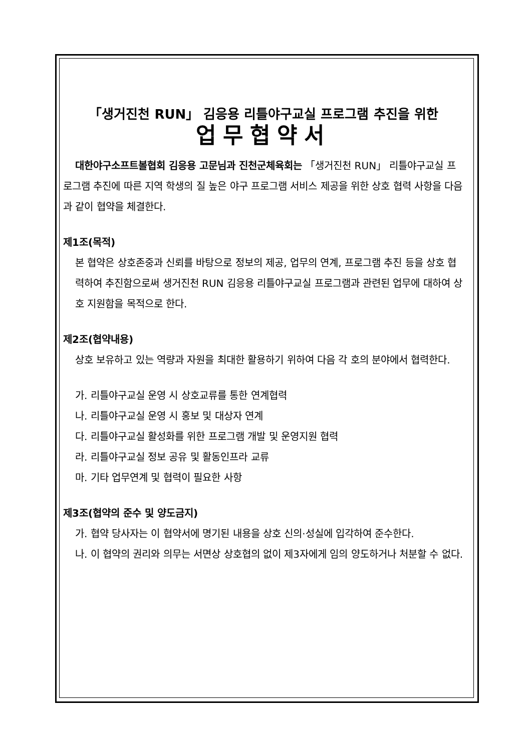「생거진천 RUN」 김응용 리틀야구교실 프로그램 추진을 위한
업무협약서
대한야구소프트볼협회 김응용 고문님과 진천군체육회는 「생거진천 RUN」 리틀야구교실 프로그램 추진에 따른 지역 학생의 질 높은 야구 프로그램 서비스 제공을 위한 상호 협력 사항을 다음과 같이 협약을 체결한다.
제1조(목적)
본 협약은 상호존중과 신뢰를 바탕으로 정보의 제공, 업무의 연계, 프로그램 추진 등을 상호 협력하여 추진함으로써 생거진천 RUN 김응용 리틀야구교실 프로그램과 관련된 업무에 대하여 상호 지원함을 목적으로 한다.
제2조(협약내용)
상호 보유하고 있는 역량과 자원을 최대한 활용하기 위하여 다음 각 호의 분야에서 협력한다.
가. 리틀야구교실 운영 시 상호교류를 통한 연계협력
나. 리틀야구교실 운영 시 홍보 및 대상자 연계
다. 리틀야구교실 활성화를 위한 프로그램 개발 및 운영지원 협력
라. 리틀야구교실 정보 공유 및 활동인프라 교류
마. 기타 업무연계 및 협력이 필요한 사항
제3조(협약의 준수 및 양도금지)
가. 협약 당사자는 이 협약서에 명기된 내용을 상호 신의·성실에 입각하여 준수한다.
나. 이 협약의 권리와 의무는 서면상 상호협의 없이 제3자에게 임의 양도하거나 처분할 수 없다.